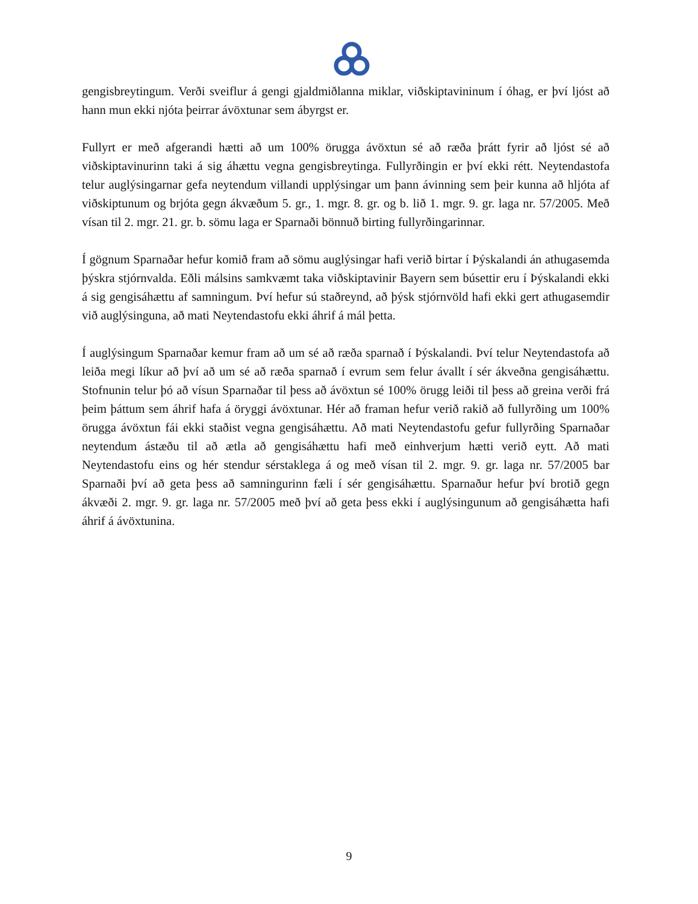gengisbreytingum. Verði sveiflur á gengi gjaldmiðlanna miklar, viðskiptavininum í óhag, er því ljóst að hann mun ekki njóta þeirrar ávöxtunar sem ábyrgst er.
Fullyrt er með afgerandi hætti að um 100% örugga ávöxtun sé að ræða þrátt fyrir að ljóst sé að viðskiptavinurinn taki á sig áhættu vegna gengisbreytinga. Fullyrðingin er því ekki rétt. Neytendastofa telur auglýsingarnar gefa neytendum villandi upplýsingar um þann ávinning sem þeir kunna að hljóta af viðskiptunum og brjóta gegn ákvæðum 5. gr., 1. mgr. 8. gr. og b. lið 1. mgr. 9. gr. laga nr. 57/2005. Með vísan til 2. mgr. 21. gr. b. sömu laga er Sparnaði bönnuð birting fullyrðingarinnar.
Í gögnum Sparnaðar hefur komið fram að sömu auglýsingar hafi verið birtar í Þýskalandi án athugasemda þýskra stjórnvalda. Eðli málsins samkvæmt taka viðskiptavinir Bayern sem búsettir eru í Þýskalandi ekki á sig gengisáhættu af samningum. Því hefur sú staðreynd, að þýsk stjórnvöld hafi ekki gert athugasemdir við auglýsinguna, að mati Neytendastofu ekki áhrif á mál þetta.
Í auglýsingum Sparnaðar kemur fram að um sé að ræða sparnað í Þýskalandi. Því telur Neytendastofa að leiða megi líkur að því að um sé að ræða sparnað í evrum sem felur ávallt í sér ákveðna gengisáhættu. Stofnunin telur þó að vísun Sparnaðar til þess að ávöxtun sé 100% örugg leiði til þess að greina verði frá þeim þáttum sem áhrif hafa á öryggi ávöxtunar. Hér að framan hefur verið rakið að fullyrðing um 100% örugga ávöxtun fái ekki staðist vegna gengisáhættu. Að mati Neytendastofu gefur fullyrðing Sparnaðar neytendum ástæðu til að ætla að gengisáhættu hafi með einhverjum hætti verið eytt. Að mati Neytendastofu eins og hér stendur sérstaklega á og með vísan til 2. mgr. 9. gr. laga nr. 57/2005 bar Sparnaði því að geta þess að samningurinn fæli í sér gengisáhættu. Sparnaður hefur því brotið gegn ákvæði 2. mgr. 9. gr. laga nr. 57/2005 með því að geta þess ekki í auglýsingunum að gengisáhætta hafi áhrif á ávöxtunina.
9